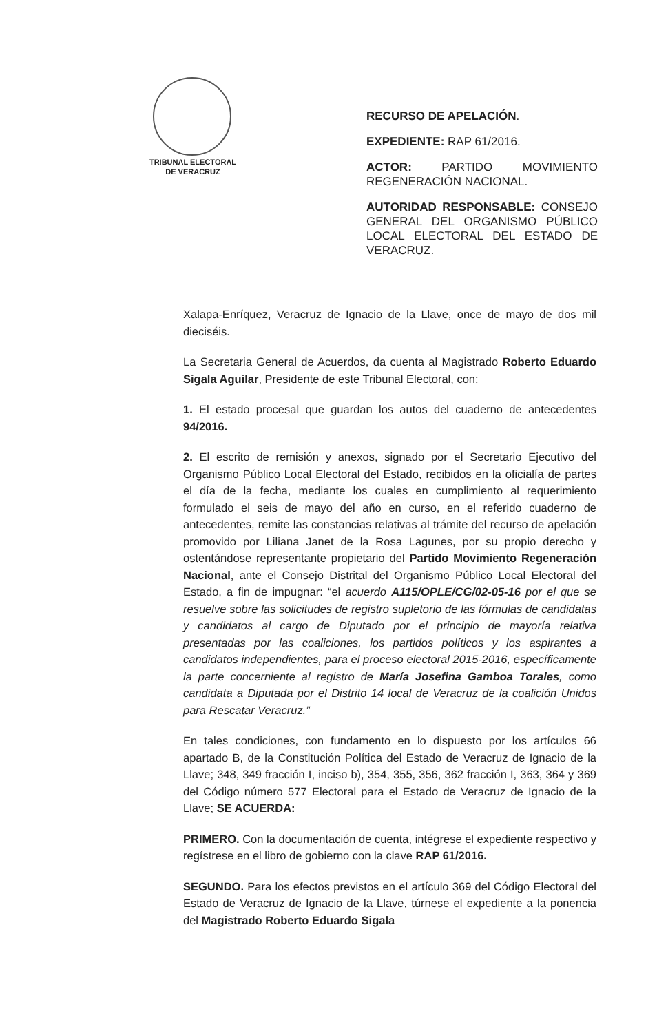TRIBUNAL ELECTORAL
DE VERACRUZ
RECURSO DE APELACIÓN.
EXPEDIENTE: RAP 61/2016.
ACTOR: PARTIDO MOVIMIENTO REGENERACIÓN NACIONAL.
AUTORIDAD RESPONSABLE: CONSEJO GENERAL DEL ORGANISMO PÚBLICO LOCAL ELECTORAL DEL ESTADO DE VERACRUZ.
Xalapa-Enríquez, Veracruz de Ignacio de la Llave, once de mayo de dos mil dieciséis.
La Secretaria General de Acuerdos, da cuenta al Magistrado Roberto Eduardo Sigala Aguilar, Presidente de este Tribunal Electoral, con:
1. El estado procesal que guardan los autos del cuaderno de antecedentes 94/2016.
2. El escrito de remisión y anexos, signado por el Secretario Ejecutivo del Organismo Público Local Electoral del Estado, recibidos en la oficialía de partes el día de la fecha, mediante los cuales en cumplimiento al requerimiento formulado el seis de mayo del año en curso, en el referido cuaderno de antecedentes, remite las constancias relativas al trámite del recurso de apelación promovido por Liliana Janet de la Rosa Lagunes, por su propio derecho y ostentándose representante propietario del Partido Movimiento Regeneración Nacional, ante el Consejo Distrital del Organismo Público Local Electoral del Estado, a fin de impugnar: “el acuerdo A115/OPLE/CG/02-05-16 por el que se resuelve sobre las solicitudes de registro supletorio de las fórmulas de candidatas y candidatos al cargo de Diputado por el principio de mayoría relativa presentadas por las coaliciones, los partidos políticos y los aspirantes a candidatos independientes, para el proceso electoral 2015-2016, específicamente la parte concerniente al registro de María Josefina Gamboa Torales, como candidata a Diputada por el Distrito 14 local de Veracruz de la coalición Unidos para Rescatar Veracruz.”
En tales condiciones, con fundamento en lo dispuesto por los artículos 66 apartado B, de la Constitución Política del Estado de Veracruz de Ignacio de la Llave; 348, 349 fracción I, inciso b), 354, 355, 356, 362 fracción I, 363, 364 y 369 del Código número 577 Electoral para el Estado de Veracruz de Ignacio de la Llave; SE ACUERDA:
PRIMERO. Con la documentación de cuenta, intégrese el expediente respectivo y regístrese en el libro de gobierno con la clave RAP 61/2016.
SEGUNDO. Para los efectos previstos en el artículo 369 del Código Electoral del Estado de Veracruz de Ignacio de la Llave, túrnese el expediente a la ponencia del Magistrado Roberto Eduardo Sigala